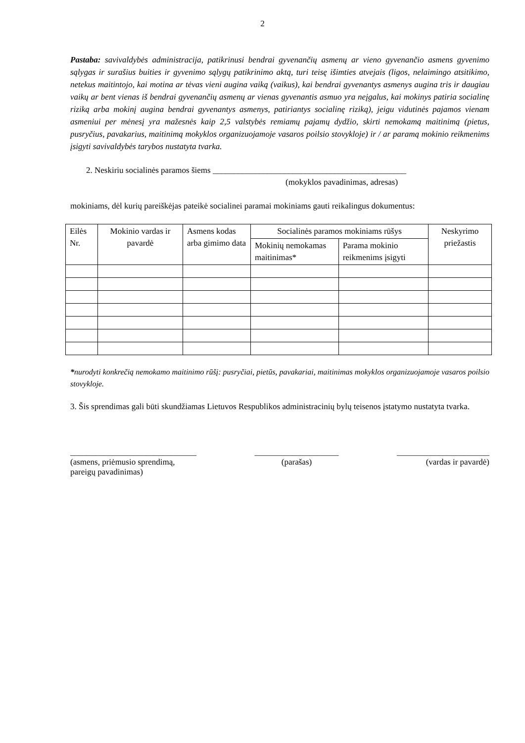2
Pastaba: savivaldybės administracija, patikrinusi bendrai gyvenančių asmenų ar vieno gyvenančio asmens gyvenimo sąlygas ir surašius buities ir gyvenimo sąlygų patikrinimo aktą, turi teisę išimties atvejais (ligos, nelaimingo atsitikimo, netekus maitintojo, kai motina ar tėvas vieni augina vaiką (vaikus), kai bendrai gyvenantys asmenys augina tris ir daugiau vaikų ar bent vienas iš bendrai gyvenančių asmenų ar vienas gyvenantis asmuo yra neįgalus, kai mokinys patiria socialinę riziką arba mokinį augina bendrai gyvenantys asmenys, patiriantys socialinę riziką), jeigu vidutinės pajamos vienam asmeniui per mėnesį yra mažesnės kaip 2,5 valstybės remiamų pajamų dydžio, skirti nemokamą maitinimą (pietus, pusryčius, pavakarius, maitinimą mokyklos organizuojamoje vasaros poilsio stovykloje) ir / ar paramą mokinio reikmenims įsigyti savivaldybės tarybos nustatyta tvarka.
2. Neskiriu socialinės paramos šiems ______________________________________________
(mokyklos pavadinimas, adresas)
mokiniams, dėl kurių pareiškėjas pateikė socialinei paramai mokiniams gauti reikalingus dokumentus:
| Eilės Nr. | Mokinio vardas ir pavardė | Asmens kodas arba gimimo data | Socialinės paramos mokiniams rūšys | | Neskyrimo priežastis |
| --- | --- | --- | --- | --- | --- |
| | | | Mokinių nemokamas maitinimas* | Parama mokinio reikmenims įsigyti | |
*nurodyti konkrečią nemokamo maitinimo rūšį: pusryčiai, pietūs, pavakariai, maitinimas mokyklos organizuojamoje vasaros poilsio stovykloje.
3. Šis sprendimas gali būti skundžiamas Lietuvos Respublikos administracinių bylų teisenos įstatymo nustatyta tvarka.
______________________________
(asmens, priėmusio sprendimą,
pareigų pavadinimas)
____________________
(parašas)
______________________
(vardas ir pavardė)